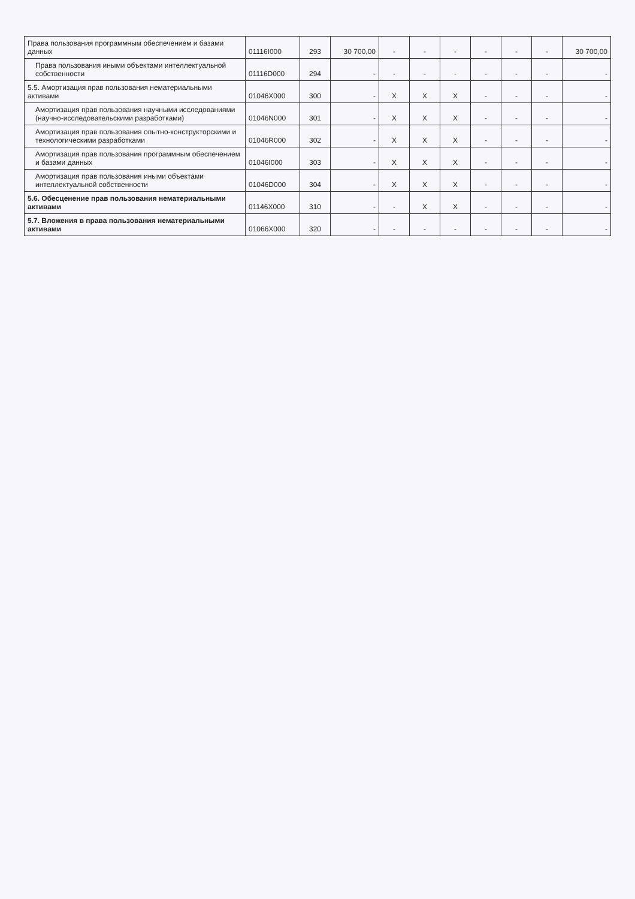| Права пользования программным обеспечением и базами данных | 01116I000 | 293 | 30 700,00 | - | - | - | - | - | - | 30 700,00 |
| Права пользования иными объектами интеллектуальной собственности | 01116D000 | 294 | - | - | - | - | - | - | - | - |
| 5.5. Амортизация прав пользования нематериальными активами | 01046X000 | 300 | - | X | X | X | - | - | - | - |
| Амортизация прав пользования научными исследованиями (научно-исследовательскими разработками) | 01046N000 | 301 | - | X | X | X | - | - | - | - |
| Амортизация прав пользования опытно-конструкторскими и технологическими разработками | 01046R000 | 302 | - | X | X | X | - | - | - | - |
| Амортизация прав пользования программным обеспечением и базами данных | 01046I000 | 303 | - | X | X | X | - | - | - | - |
| Амортизация прав пользования иными объектами интеллектуальной собственности | 01046D000 | 304 | - | X | X | X | - | - | - | - |
| 5.6. Обесценение прав пользования нематериальными активами | 01146X000 | 310 | - | - | X | X | - | - | - | - |
| 5.7. Вложения в права пользования нематериальными активами | 01066X000 | 320 | - | - | - | - | - | - | - | - |